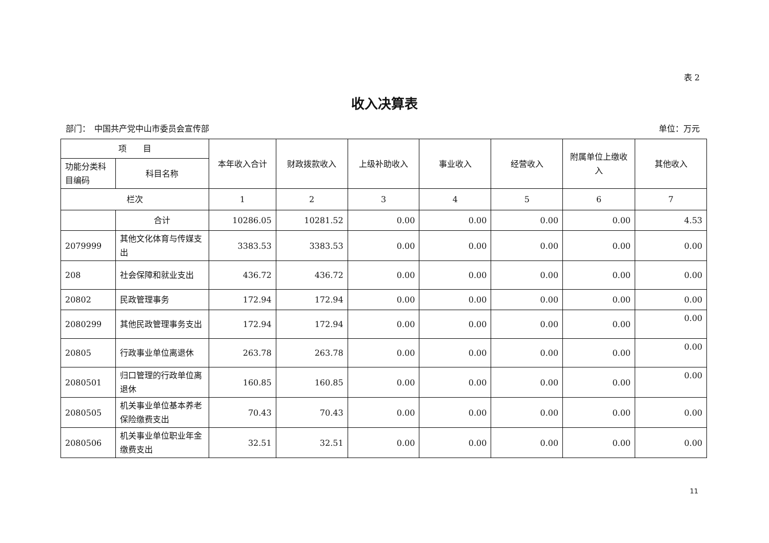表 2
收入决算表
部门：　中国共产党中山市委员会宣传部 单位：万元
| 项 目 | | 本年收入合计 | 财政拨款收入 | 上级补助收入 | 事业收入 | 经营收入 | 附属单位上缴收入 | 其他收入 |
| --- | --- | --- | --- | --- | --- | --- | --- | --- |
| 功能分类科目编码 | 科目名称 | | | | | | | |
| 栏次 | | 1 | 2 | 3 | 4 | 5 | 6 | 7 |
| | 合计 | 10286.05 | 10281.52 | 0.00 | 0.00 | 0.00 | 0.00 | 4.53 |
| 2079999 | 其他文化体育与传媒支出 | 3383.53 | 3383.53 | 0.00 | 0.00 | 0.00 | 0.00 | 0.00 |
| 208 | 社会保障和就业支出 | 436.72 | 436.72 | 0.00 | 0.00 | 0.00 | 0.00 | 0.00 |
| 20802 | 民政管理事务 | 172.94 | 172.94 | 0.00 | 0.00 | 0.00 | 0.00 | 0.00 |
| 2080299 | 其他民政管理事务支出 | 172.94 | 172.94 | 0.00 | 0.00 | 0.00 | 0.00 | 0.00 |
| 20805 | 行政事业单位离退休 | 263.78 | 263.78 | 0.00 | 0.00 | 0.00 | 0.00 | 0.00 |
| 2080501 | 归口管理的行政单位离退休 | 160.85 | 160.85 | 0.00 | 0.00 | 0.00 | 0.00 | 0.00 |
| 2080505 | 机关事业单位基本养老保险缴费支出 | 70.43 | 70.43 | 0.00 | 0.00 | 0.00 | 0.00 | 0.00 |
| 2080506 | 机关事业单位职业年金缴费支出 | 32.51 | 32.51 | 0.00 | 0.00 | 0.00 | 0.00 | 0.00 |
11